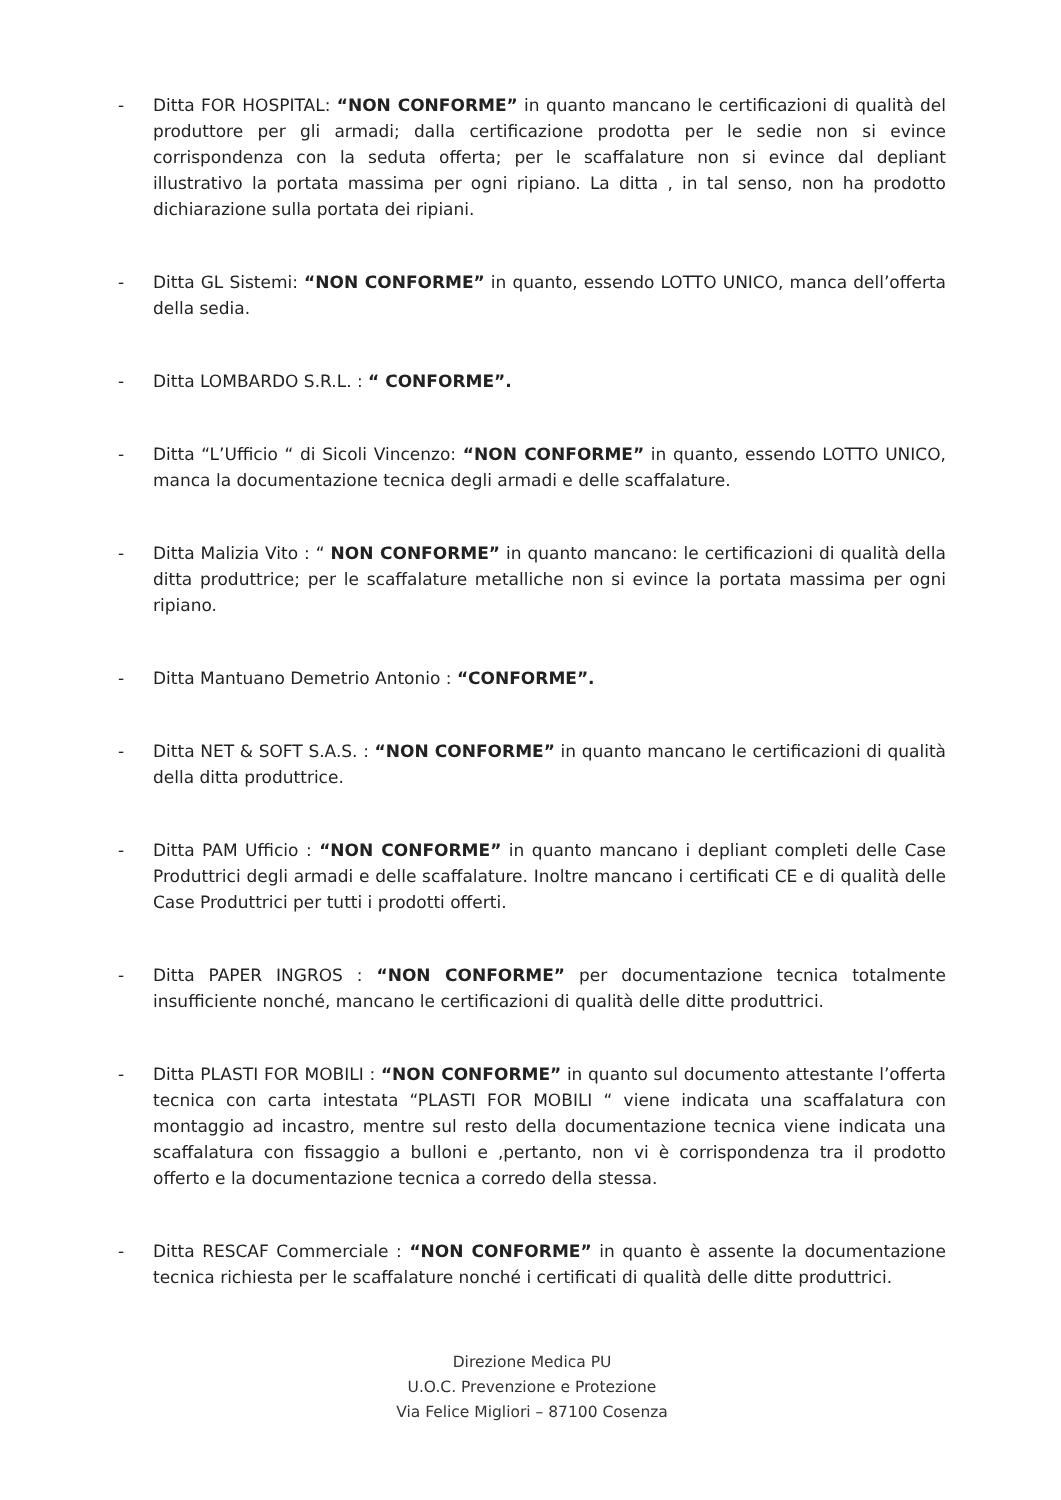- Ditta FOR HOSPITAL: “NON CONFORME” in quanto mancano le certificazioni di qualità del produttore per gli armadi; dalla certificazione prodotta per le sedie non si evince corrispondenza con la seduta offerta; per le scaffalature non si evince dal depliant illustrativo la portata massima per ogni ripiano. La ditta , in tal senso, non ha prodotto dichiarazione sulla portata dei ripiani.
- Ditta GL Sistemi: “NON CONFORME” in quanto, essendo LOTTO UNICO, manca dell’offerta della sedia.
- Ditta LOMBARDO S.R.L. : “ CONFORME”.
- Ditta “L’Ufficio “ di Sicoli Vincenzo: “NON CONFORME” in quanto, essendo LOTTO UNICO, manca la documentazione tecnica degli armadi e delle scaffalature.
- Ditta Malizia Vito : “ NON CONFORME” in quanto mancano: le certificazioni di qualità della ditta produttrice; per le scaffalature metalliche non si evince la portata massima per ogni ripiano.
- Ditta Mantuano Demetrio Antonio : “CONFORME”.
- Ditta NET & SOFT S.A.S. : “NON CONFORME” in quanto mancano le certificazioni di qualità della ditta produttrice.
- Ditta PAM Ufficio : “NON CONFORME” in quanto mancano i depliant completi delle Case Produttrici degli armadi e delle scaffalature. Inoltre mancano i certificati CE e di qualità delle Case Produttrici per tutti i prodotti offerti.
- Ditta PAPER INGROS : “NON CONFORME” per documentazione tecnica totalmente insufficiente nonché, mancano le certificazioni di qualità delle ditte produttrici.
- Ditta PLASTI FOR MOBILI : “NON CONFORME” in quanto sul documento attestante l’offerta tecnica con carta intestata “PLASTI FOR MOBILI “ viene indicata una scaffalatura con montaggio ad incastro, mentre sul resto della documentazione tecnica viene indicata una scaffalatura con fissaggio a bulloni e ,pertanto, non vi è corrispondenza tra il prodotto offerto e la documentazione tecnica a corredo della stessa.
- Ditta RESCAF Commerciale : “NON CONFORME” in quanto è assente la documentazione tecnica richiesta per le scaffalature nonché i certificati di qualità delle ditte produttrici.
Direzione Medica PU
U.O.C. Prevenzione e Protezione
Via Felice Migliori – 87100 Cosenza